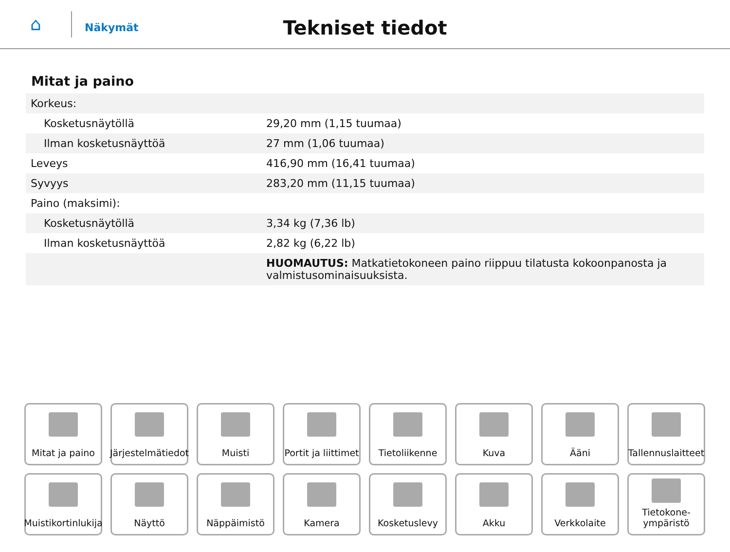⌂
Näkymät
Tekniset tiedot
Mitat ja paino
| Korkeus: | |
| Kosketusnäytöllä | 29,20 mm (1,15 tuumaa) |
| Ilman kosketusnäyttöä | 27 mm (1,06 tuumaa) |
| Leveys | 416,90 mm (16,41 tuumaa) |
| Syvyys | 283,20 mm (11,15 tuumaa) |
| Paino (maksimi): | |
| Kosketusnäytöllä | 3,34 kg (7,36 lb) |
| Ilman kosketusnäyttöä | 2,82 kg (6,22 lb) |
| | HUOMAUTUS: Matkatietokoneen paino riippuu tilatusta kokoonpanosta ja valmistusominaisuuksista. |
Mitat ja paino
Järjestelmätiedot
Muisti
Portit ja liittimet
Tietoliikenne
Kuva
Ääni
Tallennuslaitteet
Muistikortinlukija
Näyttö
Näppäimistö
Kamera
Kosketuslevy
Akku
Verkkolaite
Tietokone-
ympäristö